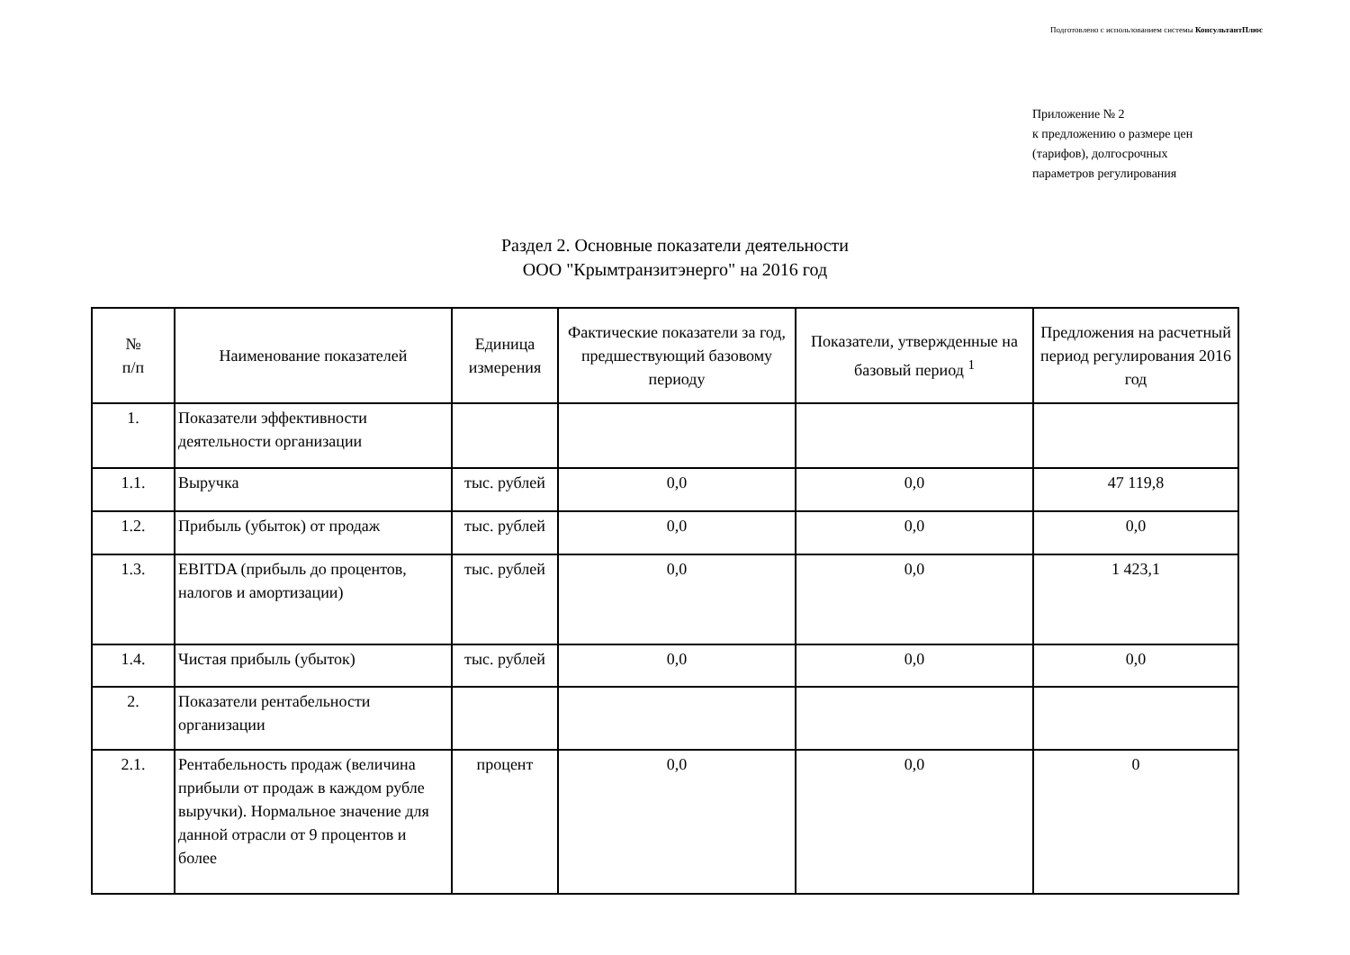Подготовлено с использованием системы КонсультантПлюс
Приложение № 2
к предложению о размере цен
(тарифов), долгосрочных
параметров регулирования
Раздел 2. Основные показатели деятельности
ООО "Крымтранзитэнерго" на 2016 год
| № п/п | Наименование показателей | Единица измерения | Фактические показатели за год, предшествующий базовому периоду | Показатели, утвержденные на базовый период <sup>1</sup> | Предложения на расчетный период регулирования 2016 год |
| --- | --- | --- | --- | --- | --- |
| 1. | Показатели эффективности деятельности организации | | | | |
| 1.1. | Выручка | тыс. рублей | 0,0 | 0,0 | 47 119,8 |
| 1.2. | Прибыль (убыток) от продаж | тыс. рублей | 0,0 | 0,0 | 0,0 |
| 1.3. | EBITDA (прибыль до процентов, налогов и амортизации) | тыс. рублей | 0,0 | 0,0 | 1 423,1 |
| 1.4. | Чистая прибыль (убыток) | тыс. рублей | 0,0 | 0,0 | 0,0 |
| 2. | Показатели рентабельности организации | | | | |
| 2.1. | Рентабельность продаж (величина прибыли от продаж в каждом рубле выручки). Нормальное значение для данной отрасли от 9 процентов и более | процент | 0,0 | 0,0 | 0 |